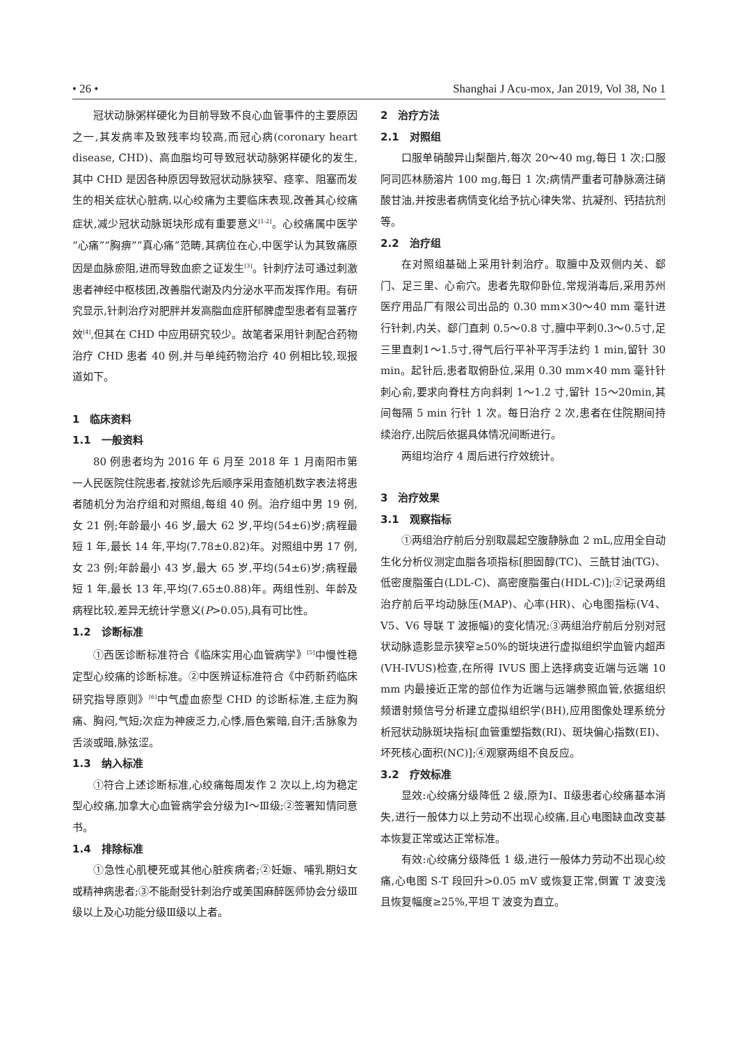• 26 • Shanghai J Acu-mox, Jan 2019, Vol 38, No 1
冠状动脉粥样硬化为目前导致不良心血管事件的主要原因之一,其发病率及致残率均较高,而冠心病(coronary heart disease, CHD)、高血脂均可导致冠状动脉粥样硬化的发生,其中 CHD 是因各种原因导致冠状动脉狭窄、痉挛、阻塞而发生的相关症状心脏病,以心绞痛为主要临床表现,改善其心绞痛症状,减少冠状动脉斑块形成有重要意义<sup>[1-2]</sup>。心绞痛属中医学“心痛”“胸痹”“真心痛”范畴,其病位在心,中医学认为其致痛原因是血脉瘀阻,进而导致血瘀之证发生<sup>[3]</sup>。针刺疗法可通过刺激患者神经中枢核团,改善脂代谢及内分泌水平而发挥作用。有研究显示,针刺治疗对肥胖并发高脂血症肝郁脾虚型患者有显著疗效<sup>[4]</sup>,但其在 CHD 中应用研究较少。故笔者采用针刺配合药物治疗 CHD 患者 40 例,并与单纯药物治疗 40 例相比较,现报道如下。
1　临床资料
1.1　一般资料
80 例患者均为 2016 年 6 月至 2018 年 1 月南阳市第一人民医院住院患者,按就诊先后顺序采用查随机数字表法将患者随机分为治疗组和对照组,每组 40 例。治疗组中男 19 例,女 21 例;年龄最小 46 岁,最大 62 岁,平均(54±6)岁;病程最短 1 年,最长 14 年,平均(7.78±0.82)年。对照组中男 17 例,女 23 例;年龄最小 43 岁,最大 65 岁,平均(54±6)岁;病程最短 1 年,最长 13 年,平均(7.65±0.88)年。两组性别、年龄及病程比较,差异无统计学意义(P>0.05),具有可比性。
1.2　诊断标准
①西医诊断标准符合《临床实用心血管病学》<sup>[5]</sup>中慢性稳定型心绞痛的诊断标准。②中医辨证标准符合《中药新药临床研究指导原则》<sup>[6]</sup>中气虚血瘀型 CHD 的诊断标准,主症为胸痛、胸闷,气短;次症为神疲乏力,心悸,唇色紫暗,自汗;舌脉象为舌淡或暗,脉弦涩。
1.3　纳入标准
①符合上述诊断标准,心绞痛每周发作 2 次以上,均为稳定型心绞痛,加拿大心血管病学会分级为Ⅰ～Ⅲ级;②签署知情同意书。
1.4　排除标准
①急性心肌梗死或其他心脏疾病者;②妊娠、哺乳期妇女或精神病患者;③不能耐受针刺治疗或美国麻醉医师协会分级Ⅲ级以上及心功能分级Ⅲ级以上者。
2　治疗方法
2.1　对照组
口服单硝酸异山梨酯片,每次 20～40 mg,每日 1 次;口服阿司匹林肠溶片 100 mg,每日 1 次;病情严重者可静脉滴注硝酸甘油,并按患者病情变化给予抗心律失常、抗凝剂、钙拮抗剂等。
2.2　治疗组
在对照组基础上采用针刺治疗。取膻中及双侧内关、郄门、足三里、心俞穴。患者先取仰卧位,常规消毒后,采用苏州医疗用品厂有限公司出品的 0.30 mm×30～40 mm 毫针进行针刺,内关、郄门直刺 0.5～0.8 寸,膻中平刺0.3～0.5寸,足三里直刺1～1.5寸,得气后行平补平泻手法约 1 min,留针 30 min。起针后,患者取俯卧位,采用 0.30 mm×40 mm 毫针针刺心俞,要求向脊柱方向斜刺 1～1.2 寸,留针 15～20min,其间每隔 5 min 行针 1 次。每日治疗 2 次,患者在住院期间持续治疗,出院后依据具体情况间断进行。
两组均治疗 4 周后进行疗效统计。
3　治疗效果
3.1　观察指标
①两组治疗前后分别取晨起空腹静脉血 2 mL,应用全自动生化分析仪测定血脂各项指标[胆固醇(TC)、三酰甘油(TG)、低密度脂蛋白(LDL-C)、高密度脂蛋白(HDL-C)];②记录两组治疗前后平均动脉压(MAP)、心率(HR)、心电图指标(V4、V5、V6 导联 T 波振幅)的变化情况;③两组治疗前后分别对冠状动脉造影显示狭窄≥50%的斑块进行虚拟组织学血管内超声(VH-IVUS)检查,在所得 IVUS 图上选择病变近端与远端 10 mm 内最接近正常的部位作为近端与远端参照血管,依据组织频谱射频信号分析建立虚拟组织学(BH),应用图像处理系统分析冠状动脉斑块指标[血管重塑指数(RI)、斑块偏心指数(EI)、坏死核心面积(NC)];④观察两组不良反应。
3.2　疗效标准
显效:心绞痛分级降低 2 级,原为Ⅰ、Ⅱ级患者心绞痛基本消失,进行一般体力以上劳动不出现心绞痛,且心电图缺血改变基本恢复正常或达正常标准。
有效:心绞痛分级降低 1 级,进行一般体力劳动不出现心绞痛,心电图 S-T 段回升>0.05 mV 或恢复正常,倒置 T 波变浅且恢复幅度≥25%,平坦 T 波变为直立。